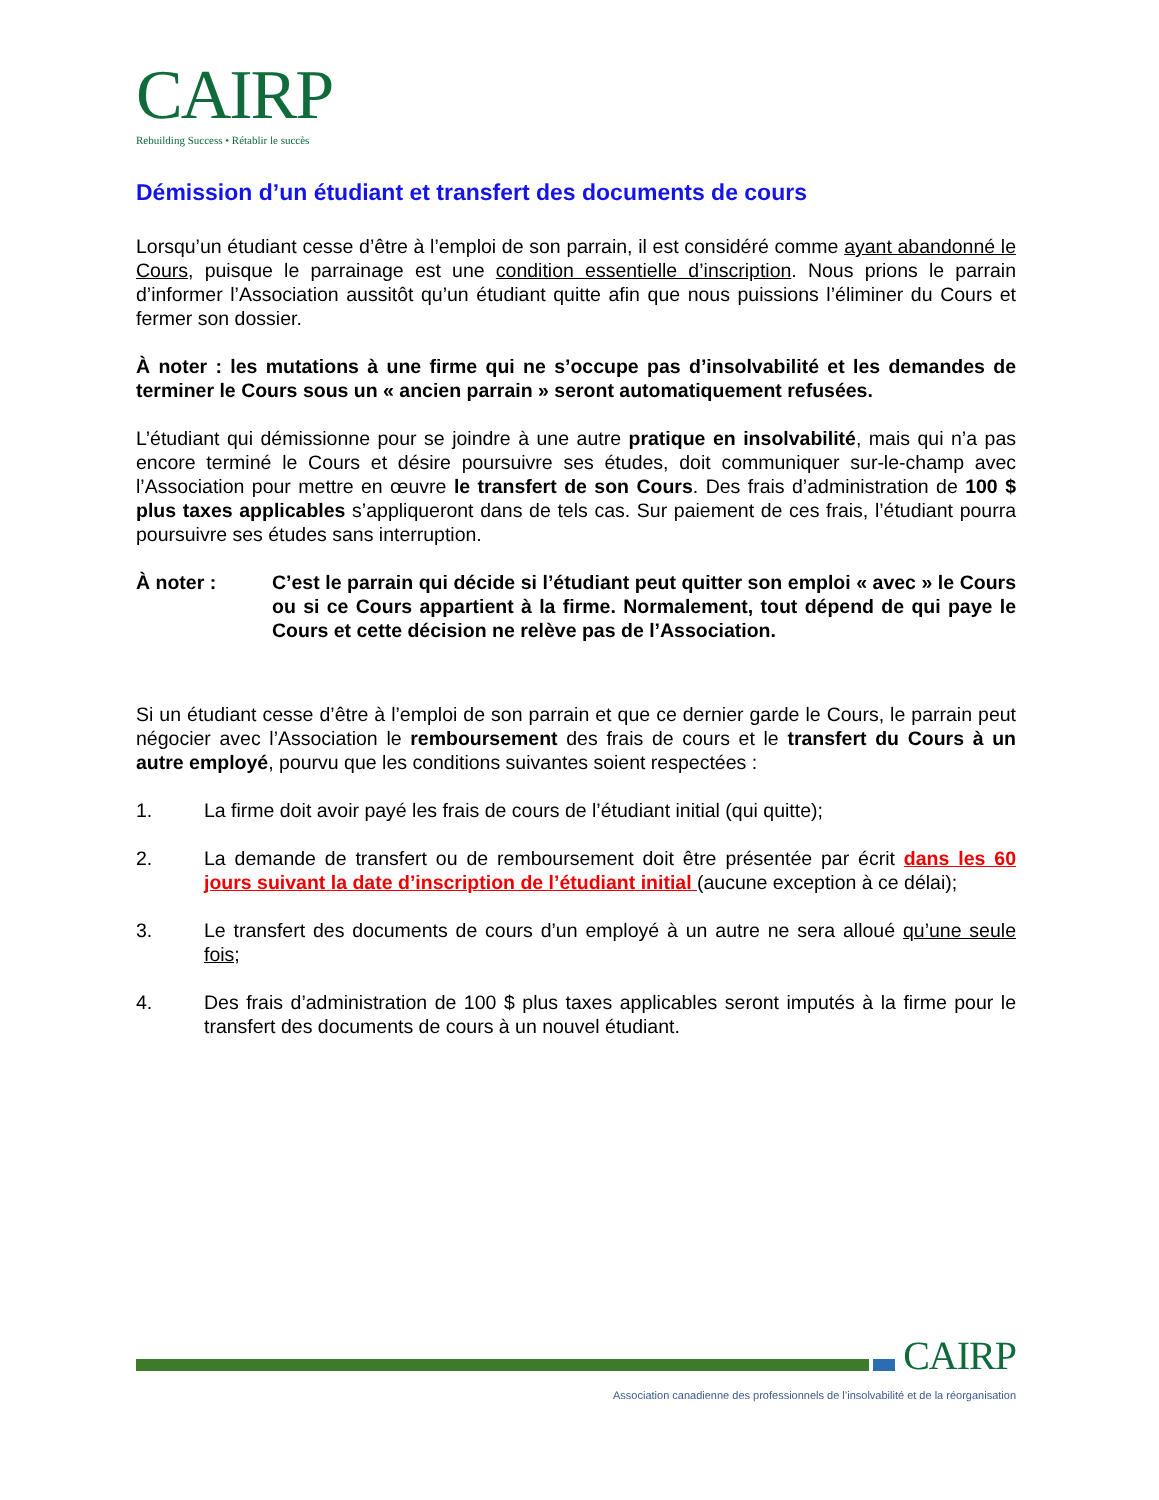CAIRP
Rebuilding Success • Rétablir le succès
Démission d’un étudiant et transfert des documents de cours
Lorsqu’un étudiant cesse d’être à l’emploi de son parrain, il est considéré comme ayant abandonné le Cours, puisque le parrainage est une condition essentielle d’inscription. Nous prions le parrain d’informer l’Association aussitôt qu’un étudiant quitte afin que nous puissions l’éliminer du Cours et fermer son dossier.
À noter : les mutations à une firme qui ne s’occupe pas d’insolvabilité et les demandes de terminer le Cours sous un « ancien parrain » seront automatiquement refusées.
L’étudiant qui démissionne pour se joindre à une autre pratique en insolvabilité, mais qui n’a pas encore terminé le Cours et désire poursuivre ses études, doit communiquer sur-le-champ avec l’Association pour mettre en œuvre le transfert de son Cours. Des frais d’administration de 100 $ plus taxes applicables s’appliqueront dans de tels cas. Sur paiement de ces frais, l’étudiant pourra poursuivre ses études sans interruption.
À noter : C’est le parrain qui décide si l’étudiant peut quitter son emploi « avec » le Cours ou si ce Cours appartient à la firme. Normalement, tout dépend de qui paye le Cours et cette décision ne relève pas de l’Association.
Si un étudiant cesse d’être à l’emploi de son parrain et que ce dernier garde le Cours, le parrain peut négocier avec l’Association le remboursement des frais de cours et le transfert du Cours à un autre employé, pourvu que les conditions suivantes soient respectées :
1. La firme doit avoir payé les frais de cours de l’étudiant initial (qui quitte);
2. La demande de transfert ou de remboursement doit être présentée par écrit dans les 60 jours suivant la date d’inscription de l’étudiant initial (aucune exception à ce délai);
3. Le transfert des documents de cours d’un employé à un autre ne sera alloué qu’une seule fois;
4. Des frais d’administration de 100 $ plus taxes applicables seront imputés à la firme pour le transfert des documents de cours à un nouvel étudiant.
CAIRP
Association canadienne des professionnels de l’insolvabilité et de la réorganisation